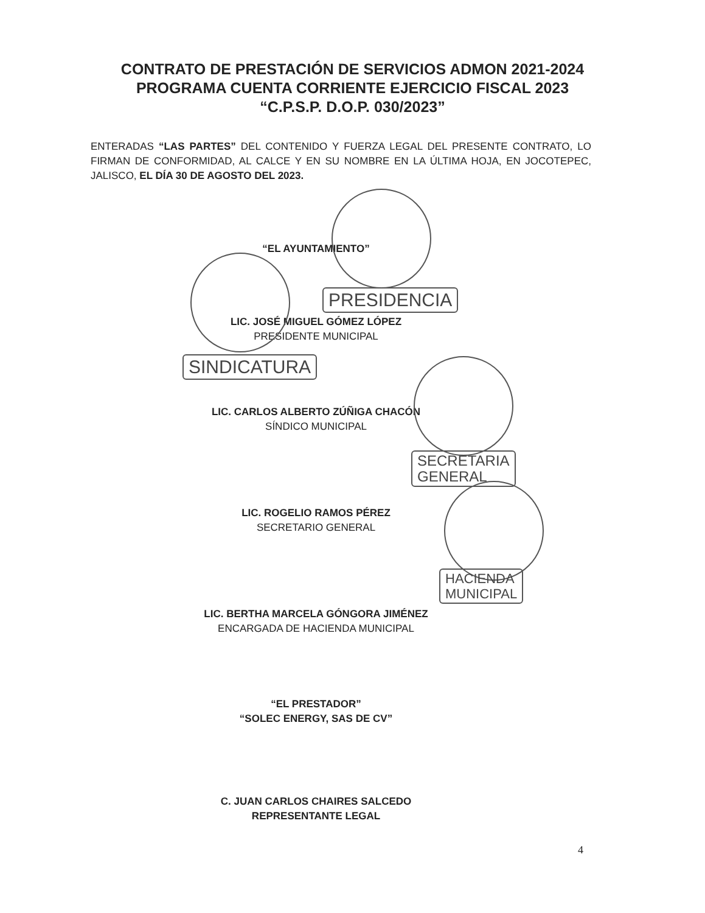CONTRATO DE PRESTACIÓN DE SERVICIOS ADMON 2021-2024
PROGRAMA CUENTA CORRIENTE EJERCICIO FISCAL 2023
“C.P.S.P. D.O.P. 030/2023”
ENTERADAS “LAS PARTES” DEL CONTENIDO Y FUERZA LEGAL DEL PRESENTE CONTRATO, LO FIRMAN DE CONFORMIDAD, AL CALCE Y EN SU NOMBRE EN LA ÚLTIMA HOJA, EN JOCOTEPEC, JALISCO, EL DÍA 30 DE AGOSTO DEL 2023.
“EL AYUNTAMIENTO”
LIC. JOSÉ MIGUEL GÓMEZ LÓPEZ
PRESIDENTE MUNICIPAL
LIC. CARLOS ALBERTO ZÚÑIGA CHACÓN
SÍNDICO MUNICIPAL
LIC. ROGELIO RAMOS PÉREZ
SECRETARIO GENERAL
LIC. BERTHA MARCELA GÓNGORA JIMÉNEZ
ENCARGADA DE HACIENDA MUNICIPAL
“EL PRESTADOR”
“SOLEC ENERGY, SAS DE CV”
C. JUAN CARLOS CHAIRES SALCEDO
REPRESENTANTE LEGAL
PRESIDENCIA
SINDICATURA
SECRETARIA
GENERAL
HACIENDA
MUNICIPAL
4